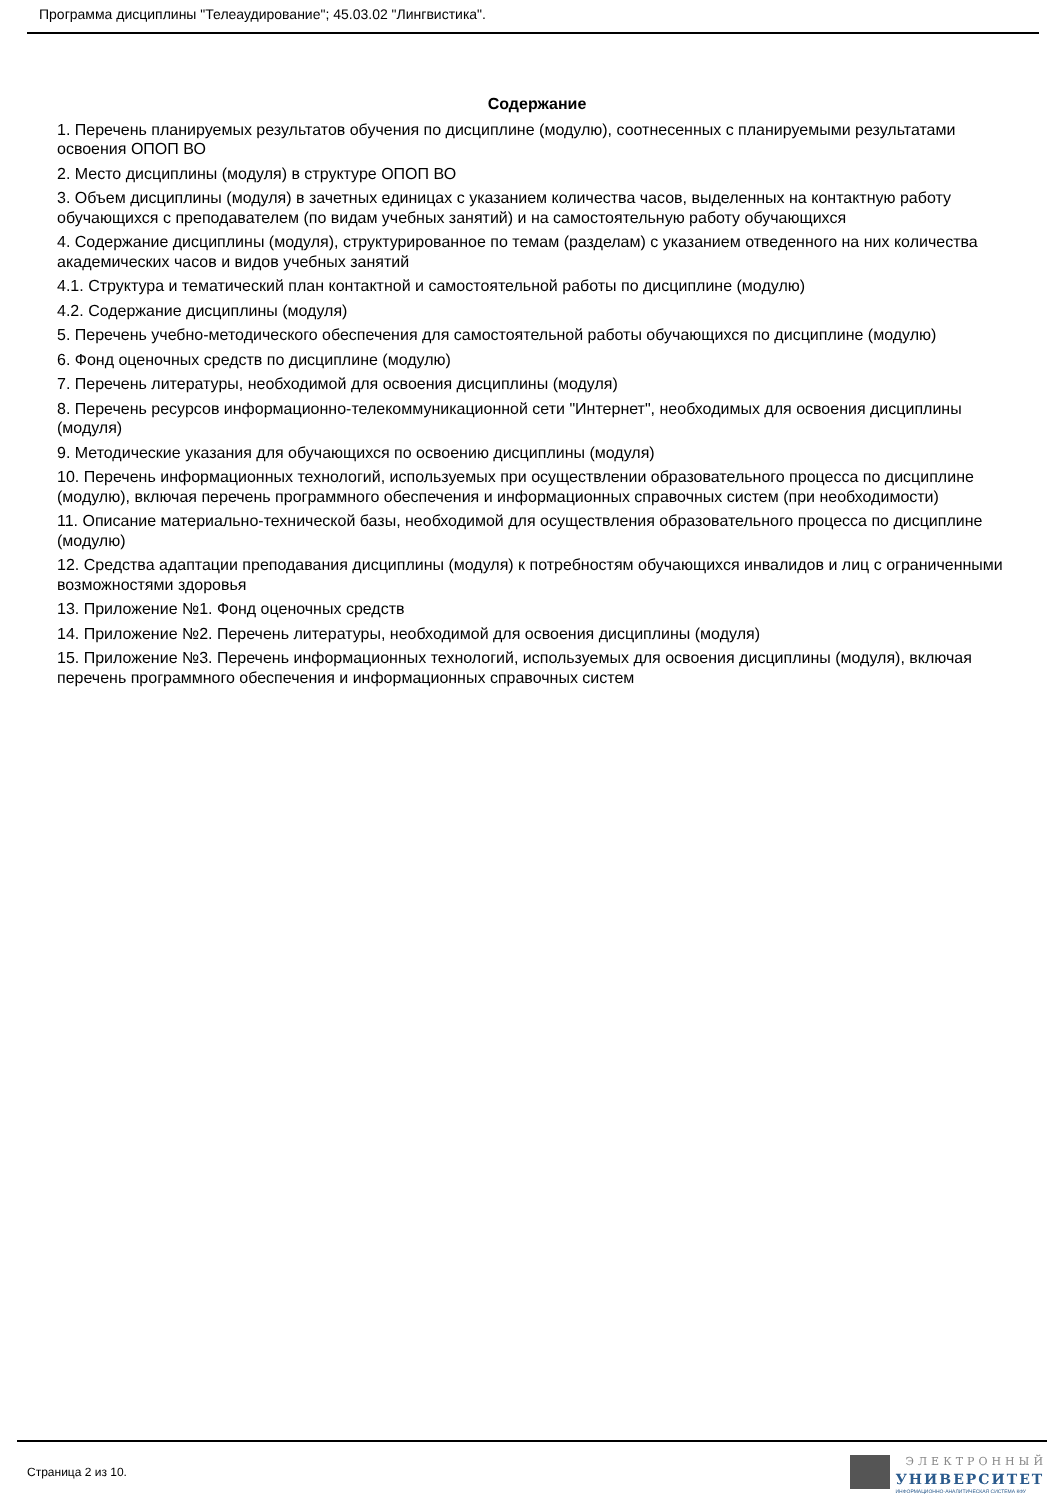Программа дисциплины "Телеаудирование"; 45.03.02 "Лингвистика".
Содержание
1. Перечень планируемых результатов обучения по дисциплине (модулю), соотнесенных с планируемыми результатами освоения ОПОП ВО
2. Место дисциплины (модуля) в структуре ОПОП ВО
3. Объем дисциплины (модуля) в зачетных единицах с указанием количества часов, выделенных на контактную работу обучающихся с преподавателем (по видам учебных занятий) и на самостоятельную работу обучающихся
4. Содержание дисциплины (модуля), структурированное по темам (разделам) с указанием отведенного на них количества академических часов и видов учебных занятий
4.1. Структура и тематический план контактной и самостоятельной работы по дисциплине (модулю)
4.2. Содержание дисциплины (модуля)
5. Перечень учебно-методического обеспечения для самостоятельной работы обучающихся по дисциплине (модулю)
6. Фонд оценочных средств по дисциплине (модулю)
7. Перечень литературы, необходимой для освоения дисциплины (модуля)
8. Перечень ресурсов информационно-телекоммуникационной сети "Интернет", необходимых для освоения дисциплины (модуля)
9. Методические указания для обучающихся по освоению дисциплины (модуля)
10. Перечень информационных технологий, используемых при осуществлении образовательного процесса по дисциплине (модулю), включая перечень программного обеспечения и информационных справочных систем (при необходимости)
11. Описание материально-технической базы, необходимой для осуществления образовательного процесса по дисциплине (модулю)
12. Средства адаптации преподавания дисциплины (модуля) к потребностям обучающихся инвалидов и лиц с ограниченными возможностями здоровья
13. Приложение №1. Фонд оценочных средств
14. Приложение №2. Перечень литературы, необходимой для освоения дисциплины (модуля)
15. Приложение №3. Перечень информационных технологий, используемых для освоения дисциплины (модуля), включая перечень программного обеспечения и информационных справочных систем
Страница 2 из 10.
ЭЛЕКТРОННЫЙ
УНИВЕРСИТЕТ
ИНФОРМАЦИОННО-АНАЛИТИЧЕСКАЯ СИСТЕМА КФУ